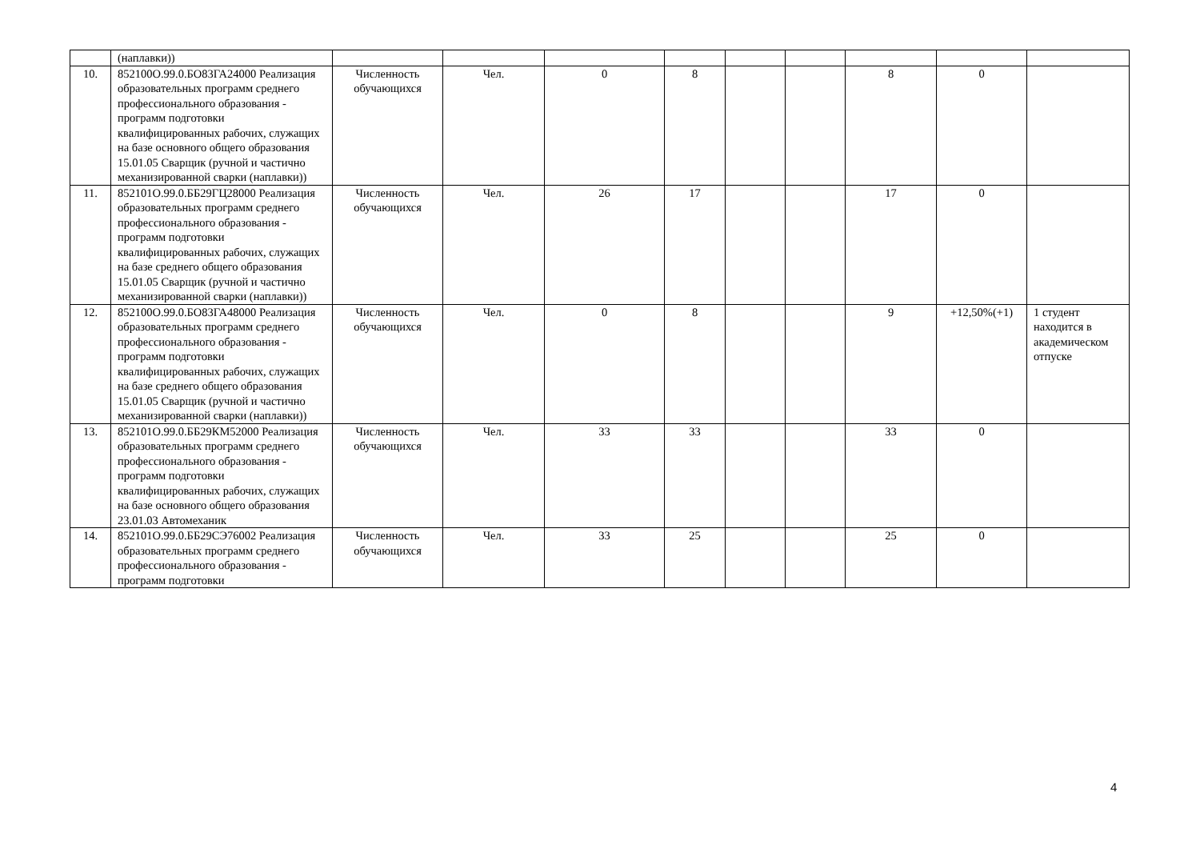| | (наплавки)) | | | | | | | | | |
| 10. | 852100О.99.0.БО83ГА24000 Реализация образовательных программ среднего профессионального образования - программ подготовки квалифицированных рабочих, служащих на базе основного общего образования 15.01.05 Сварщик (ручной и частично механизированной сварки (наплавки)) | Численность обучающихся | Чел. | 0 | 8 | | | 8 | 0 | |
| 11. | 852101О.99.0.ББ29ГЦ28000 Реализация образовательных программ среднего профессионального образования - программ подготовки квалифицированных рабочих, служащих на базе среднего общего образования 15.01.05 Сварщик (ручной и частично механизированной сварки (наплавки)) | Численность обучающихся | Чел. | 26 | 17 | | | 17 | 0 | |
| 12. | 852100О.99.0.БО83ГА48000 Реализация образовательных программ среднего профессионального образования - программ подготовки квалифицированных рабочих, служащих на базе среднего общего образования 15.01.05 Сварщик (ручной и частично механизированной сварки (наплавки)) | Численность обучающихся | Чел. | 0 | 8 | | | 9 | +12,50%(+1) | 1 студент находится в академическом отпуске |
| 13. | 852101О.99.0.ББ29КМ52000 Реализация образовательных программ среднего профессионального образования - программ подготовки квалифицированных рабочих, служащих на базе основного общего образования 23.01.03 Автомеханик | Численность обучающихся | Чел. | 33 | 33 | | | 33 | 0 | |
| 14. | 852101О.99.0.ББ29СЭ76002 Реализация образовательных программ среднего профессионального образования - программ подготовки | Численность обучающихся | Чел. | 33 | 25 | | | 25 | 0 | |
4